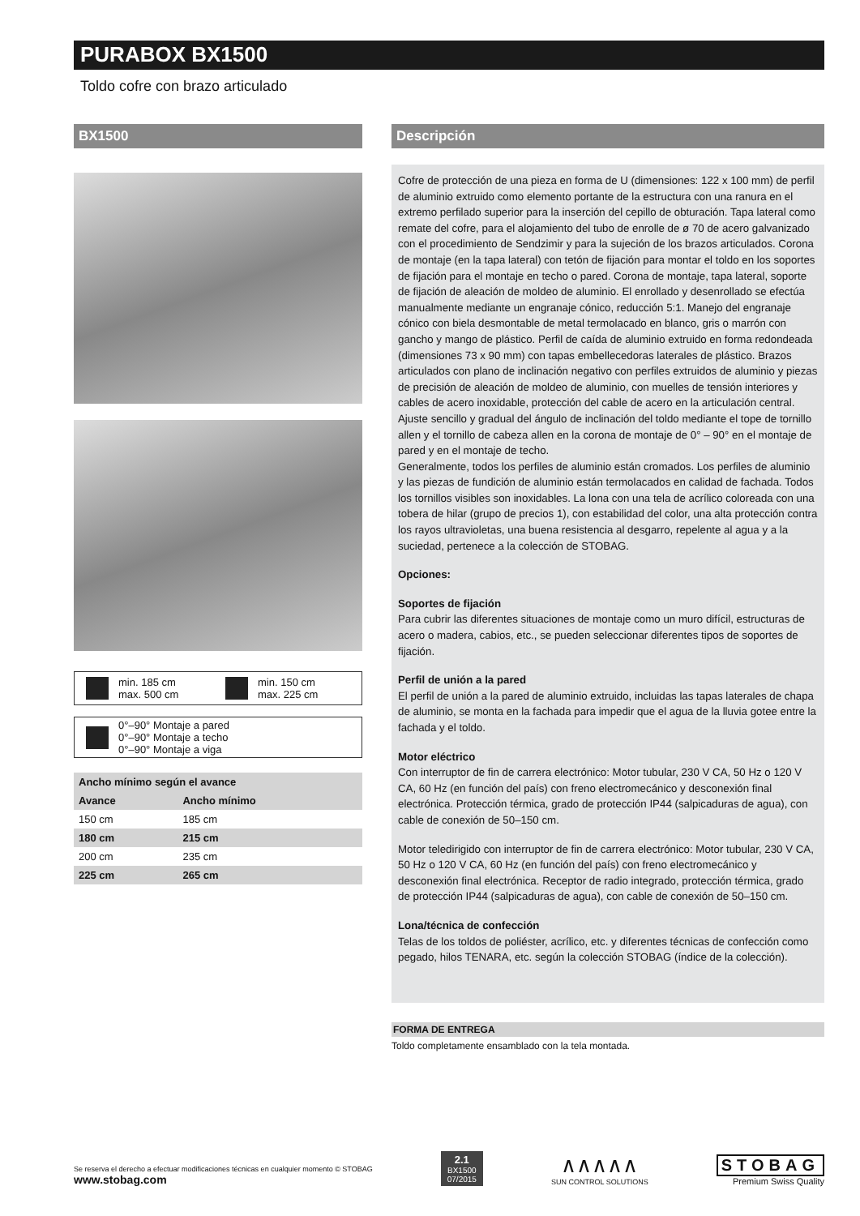PURABOX BX1500
Toldo cofre con brazo articulado
BX1500
min. 185 cm
max. 500 cm
min. 150 cm
max. 225 cm
0°–90° Montaje a pared
0°–90° Montaje a techo
0°–90° Montaje a viga
| Ancho mínimo según el avance | |
| --- | --- |
| Avance | Ancho mínimo |
| 150 cm | 185 cm |
| 180 cm | 215 cm |
| 200 cm | 235 cm |
| 225 cm | 265 cm |
Descripción
Cofre de protección de una pieza en forma de U (dimensiones: 122 x 100 mm) de perfil de aluminio extruido como elemento portante de la estructura con una ranura en el extremo perfilado superior para la inserción del cepillo de obturación. Tapa lateral como remate del cofre, para el alojamiento del tubo de enrolle de ø 70 de acero galvanizado con el procedimiento de Sendzimir y para la sujeción de los brazos articulados. Corona de montaje (en la tapa lateral) con tetón de fijación para montar el toldo en los soportes de fijación para el montaje en techo o pared. Corona de montaje, tapa lateral, soporte de fijación de aleación de moldeo de aluminio. El enrollado y desenrollado se efectúa manualmente mediante un engranaje cónico, reducción 5:1. Manejo del engranaje cónico con biela desmontable de metal termolacado en blanco, gris o marrón con gancho y mango de plástico. Perfil de caída de aluminio extruido en forma redondeada (dimensiones 73 x 90 mm) con tapas embellecedoras laterales de plástico. Brazos articulados con plano de inclinación negativo con perfiles extruidos de aluminio y piezas de precisión de aleación de moldeo de aluminio, con muelles de tensión interiores y cables de acero inoxidable, protección del cable de acero en la articulación central. Ajuste sencillo y gradual del ángulo de inclinación del toldo mediante el tope de tornillo allen y el tornillo de cabeza allen en la corona de montaje de 0° – 90° en el montaje de pared y en el montaje de techo.
Generalmente, todos los perfiles de aluminio están cromados. Los perfiles de aluminio y las piezas de fundición de aluminio están termolacados en calidad de fachada. Todos los tornillos visibles son inoxidables. La lona con una tela de acrílico coloreada con una tobera de hilar (grupo de precios 1), con estabilidad del color, una alta protección contra los rayos ultravioletas, una buena resistencia al desgarro, repelente al agua y a la suciedad, pertenece a la colección de STOBAG.
Opciones:
Soportes de fijación
Para cubrir las diferentes situaciones de montaje como un muro difícil, estructuras de acero o madera, cabios, etc., se pueden seleccionar diferentes tipos de soportes de fijación.
Perfil de unión a la pared
El perfil de unión a la pared de aluminio extruido, incluidas las tapas laterales de chapa de aluminio, se monta en la fachada para impedir que el agua de la lluvia gotee entre la fachada y el toldo.
Motor eléctrico
Con interruptor de fin de carrera electrónico: Motor tubular, 230 V CA, 50 Hz o 120 V CA, 60 Hz (en función del país) con freno electromecánico y desconexión final electrónica. Protección térmica, grado de protección IP44 (salpicaduras de agua), con cable de conexión de 50–150 cm.
Motor teledirigido con interruptor de fin de carrera electrónico: Motor tubular, 230 V CA, 50 Hz o 120 V CA, 60 Hz (en función del país) con freno electromecánico y desconexión final electrónica. Receptor de radio integrado, protección térmica, grado de protección IP44 (salpicaduras de agua), con cable de conexión de 50–150 cm.
Lona/técnica de confección
Telas de los toldos de poliéster, acrílico, etc. y diferentes técnicas de confección como pegado, hilos TENARA, etc. según la colección STOBAG (índice de la colección).
FORMA DE ENTREGA
Toldo completamente ensamblado con la tela montada.
Se reserva el derecho a efectuar modificaciones técnicas en cualquier momento © STOBAG
www.stobag.com
2.1
BX1500
07/2015
∧∧∧∧∧
SUN CONTROL SOLUTIONS
STOBAG
Premium Swiss Quality